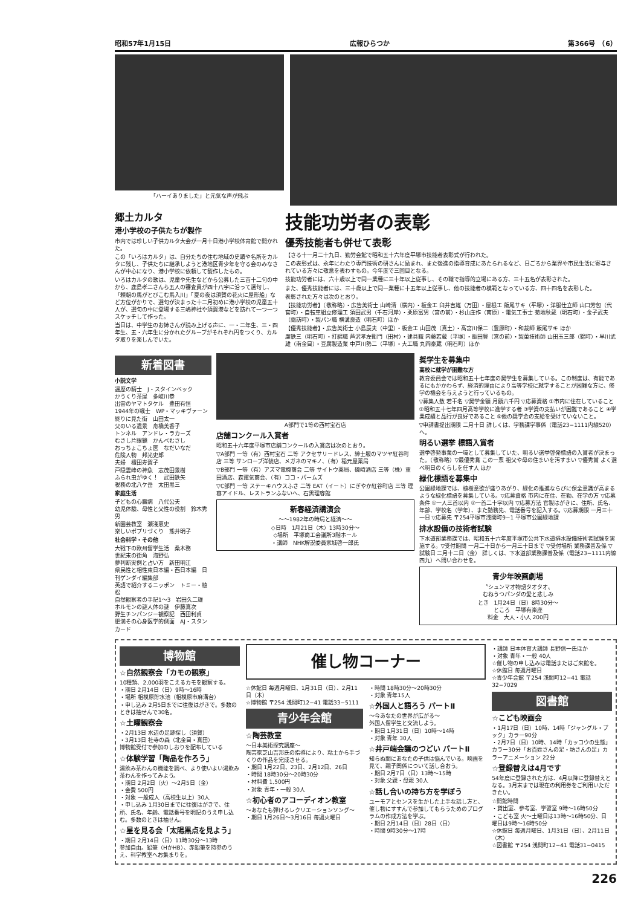昭和57年1月15日 広報ひらつか 第366号　（6）
「ハーイありました」と元気な声が飛ぶ
郷土カルタ
港小学校の子供たちが製作
市内では珍しい子供カルタ大会が一月十日港小学校体育館で開かれた。
この「いろはカルタ」は、自分たちの住む地域の史蹟や名所をカルタに残し、子供たちに継承しようと港地区青少年を守る会のみなさんが中心になり、港小学校に依頼して製作したもの。
いろはカルタの歌は、児童や先生などから公募した三百十二句の中から、鹿島孝二さんら五人の審査員が四十八字に沿って選句し、「頼朝の馬がとびこむ馬入川」「夏の夜は須賀の花火に屋形船」など方位がかりで、選句が決まった十二月初めに港小学校の児童五十人が、選句の中に登場する三嶋神社や須賀港などを訪れて一つ一つスケッチして作った。
当日は、中学生のお姉さんが読み上げる声に、一・二年生、三・四年生、五・六年生に分かれたグループがそれぞれ円をつくり、カルタ取りを楽しんでいた。
技能功労者の表彰
優秀技能者も併せて表彰
【さる十一月二十九日、勤労会館で昭和五十六年度平塚市技能者表彰式が行われた。
この表彰式は、永年にわたり専門技術の研さんに励まれ、また後進の指導育成にあたられるなど、日ごろから業界や市民生活に寄与されている方々に敬意を表わすもの。今年度で三回目となる。
技能功労者には、六十歳以上で同一業種に三十年以上従事し、その職で指導的立場にある方、三十五名が表彰された。
また、優秀技能者には、三十歳以上で同一業種に十五年以上従事し、他の技能者の模範となっている方、四十四名を表彰した。
表彰された方々は次のとおり。
【技能功労者】（敬称略）・広告美術士 山崎清（横内）・板金工 臼井吉雄（万田）・屋根工 飯尾サキ（平塚）・洋服仕立師 山口芳包（代官町）・自転車組立修理工 須田武男（千石河岸）・栗原富男（宮の前）・杉山庄作（南原）・電気工事士 菊地秋蔵（明石町）・金子武夫（諏訪町）・製パン職 横溝良造（明石町）ほか
【優秀技能者】・広告美術士 小島辰夫（中里）・板金工 山田茂（真土）・高宮川保二（豊原町）・和裁師 飯尾サキ ほか
廉鉄三（明石町）・打綿職 芦沢孝左衛門（田村）・建具職 内藤若蔵（平塚）・飯田豊（宮の前）・製菓技術師 山田玉三郎（錦町）・早川武雄（南金目）・豆腐製造業 中戸川勢二（平塚）・大工職 丸岡泰蔵（明石町）ほか
新着図書
小説文学
遍歴の騎士　J・スタインベック
かうくり茶屋　多岐川恭
出雲のヤマトタケル　豊田有恒
1944年の戦士　WP・マッキヴァーン
終りに見た街　山田太一
父のいる遺景　舟橋美香子
トンネル　アンドレ・ラカーズ
むさし片眼鏡　かんべむさし
おっちょこちょ医　なだいなだ
危険人物　邦光史郎
夫婦　檀田寿賀子
戸隠霊峰の神魚　志茂田景樹
ふられ虫がゆく！　武田鉄矢
税務の北八ケ岳　太田黒三
家庭生活
子どもの心臓病　八代公夫
幼児体験、母性と父性の役割　鈴木秀男
新園芸教室　瀬淺恵史
楽しいポプリづくり　熊井明子
社会科学・その他
大戦下の欧州留学生活　桑木務
世紀末の街角　海野弘
夢判断実例と占い方　新田明江
県民性と相性東日本編・西日本編　日刊ゲンダイ編集部
英語で紹介するニッポン　トミー・植松
自然観察者の手記1〜3　岩田久二雄
ホルモンの謎人体の謎　伊藤真次
野生チンパンジー観察記　西田利貞
肥満その心身医学的側面　AJ・スタンカード
A部門で1等の西村宝石店
店舗コンクール入賞者
昭和五十六年度平塚市店舗コンクールの入賞店は次のとおり。
▽A部門 一等（有）西村宝石 二等 アクセサリードレス、紳士服のマツヤ紅谷町店 三等 サンローブ洋装店、メガネのマキノ、（有）稲元屋薬局
▽B部門 一等（有）アズマ電機商会 二等 サイトウ薬局、磯崎酒店 三等（株）重田酒店、森竃気商会、（有）ココ・パームズ
▽C部門 一等 ステーキハウスふさ 二等 EAT（イート）にぎやか紅谷町店 三等 理容アイドル、レストランふないへ、石黒理容館
新春経済講演会
〜〜1982年の時局と経済〜〜
◇日時　1月21日（木）13時30分〜
◇場所　平塚商工会議所3階ホール
・講師　NHK解説委員家城啓一郎氏
奨学生を募集中
高校に就学が困難な方
教育委員会では昭和五十七年度の奨学生を募集している。この制度は、有能であるにもかかわらず、経済的理由により高等学校に就学することが困難な方に、修学の機会を与えようと行っているもの。
▽募集人数 若干名 ▽奨学金額 月額六千円 ▽応募資格 ①市内に住在していること ②昭和五十七年四月高等学校に進学する者 ③学資の支払いが困難であること ④学業成績と品行が良好であること ⑤他の奨学金の支給を受けていないこと。
▽申請書提出期限 二月十日 詳しくは、学務課学事係（電話23−1111内線520）へ。
明るい選挙 標語入賞者
選挙啓発事業の一環として募集していた、明るい選挙啓発標語の入賞者が決まった。（敬称略）▽最優秀賞 この一票 祖父や母の住まいを汚すまい ▽優秀賞 よく選べ明日のくらしを任す人 ほか
緑化標語を募集中
公園緑地課では、植樹意欲が盛りあがり、緑化の推進ならびに保全意識が高まるような緑化標語を募集している。▽応募資格 市内に在住、在勤、在学の方 ▽応募条件 ①一人三首以内 ②一首二十字以内 ▽応募方法 官製はがきに、住所、氏名、年齢、学校名（学年）、また勤務先、電話番号を記入する。▽応募期限 一月三十一日 ▽応募先 〒254平塚市浅間町9−1 平塚市公園緑地課
排水設備の技術者試験
下水道部業務課では、昭和五十六年度平塚市公共下水道排水設備技術者試験を実施する。▽受付期間 一月二十日から一月三十日まで ▽受付場所 業務課普及係 ▽試験日 二月十二日（金） 詳しくは、下水道部業務課普及係（電話23−1111内線四九）へ問い合わせを。
青少年映画劇場
〝シュンマオ物語タオタオ〟
むねうつパンダの愛と悲しみ
とき　1月24日（日）8時30分〜
ところ　平塚有楽座
料金　大人・小人 200円
博物館
☆自然観察会「カモの観察」
10種類、2,000羽をこえるカモを観察する。
・期日 2月14日（日）9時〜16時
・場所 相模原貯水池（相模原市麻溝台）
・申し込み 2月5日までに往復はがきで。多数のときは抽せんで30名。
☆土曜観察会
・2月13日 水辺の足跡探し（須賀）
・3月13日 社寺の森（北金目・真田）
博物館受付で参加のしおりを配布している
☆体験学習「陶品を作ろう」
湯飲み茶わんの機能を調べ、より使いよい湯飲み茶わんを作ってみよう。
・期日 2月2日（火）〜2月5日（金）
・会費 500円
・対象 一般成人（高校生以上）30人
・申し込み 1月30日までに往復はがきで、住所、氏名、年齢、電話番号を明記のうえ申し込む。多数のときは抽せん。
☆星を見る会「太陽黒点を見よう」
・期日 2月14日（日）11時30分〜13時
参加自由。鉛筆（HかHB）、赤鉛筆を持参のうえ、科学教室へお集まりを。
催し物コーナー
☆休館日 毎週月曜日、1月31日（日）、2月11日（木）
☆博物館 〒254 浅間町12−41 電話33−5111
青少年会館
☆陶芸教室
〜日本美術探究講座〜
陶芸家芝山吉邦氏の指導により、粘土から手づくりの作品を完成させる。
・期日 1月22日、23日、2月12日、26日
・時間 18時30分〜20時30分
・材料費 1,500円
・対象 青年・一般 30人
☆初心者のアコーディオン教室
〜あなたも弾けるレクリエーションソング〜
・期日 1月26日〜3月16日 毎週火曜日
・時間 18時30分〜20時30分
・対象 青年15人
☆外国人と語ろう パートⅡ
〜今あなたの世界が広がる〜
外国人留学生と交流しよう。
・期日 1月31日（日）10時〜14時
・対象 青年 30人
☆井戸端会議のつどい パートⅡ
知らぬ間にあなたの子供は悩んでいる。映画を見て、親子関係について話し合おう。
・期日 2月7日（日）13時〜15時
・対象 父親・母親 30人
☆話し合いの持ち方を学ぼう
ユーモアとセンスを生かした上手な話し方と、催し物にすすんで参加してもらうためのプログラムの作成方法を学ぶ。
・期日 2月14日（日）28日（日）
・時間 9時30分〜17時
・講師 日本体育大講師 長野信一氏ほか
・対象 青年・一般 40人
☆催し物の申し込みは電話またはご来館を。
☆休館日 毎週月曜日
☆青少年会館 〒254 浅間町12−41 電話32−7029
図書館
☆こども映画会
・1月17日（日）10時、14時「ジャングル・ブック」カラー90分
・2月7日（日）10時、14時「カッコウの生態」カラー30分「お百姓さんの足・坊さんの足」カラーアニメーション 22分
☆登録替えは4月です
54年度に登録された方は、4月以降に登録替えとなる。3月末までは現在の利用券をご利用いただきたい。
☆開館時間
・貸出室、参考室、学習室 9時〜16時50分
・こども室 火〜土曜日は13時〜16時50分、日曜日は9時〜16時50分
☆休館日 毎週月曜日、1月31日（日）、2月11日（木）
☆図書館 〒254 浅間町12−41 電話31−0415
226